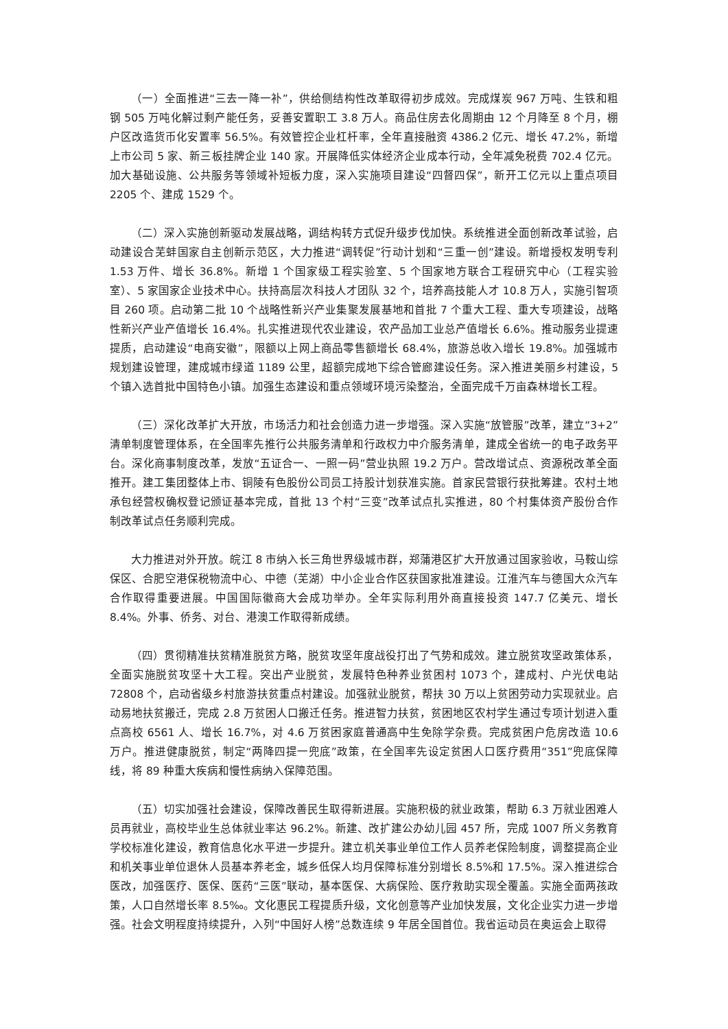（一）全面推进“三去一降一补”，供给侧结构性改革取得初步成效。完成煤炭 967 万吨、生铁和粗钢 505 万吨化解过剩产能任务，妥善安置职工 3.8 万人。商品住房去化周期由 12 个月降至 8 个月，棚户区改造货币化安置率 56.5%。有效管控企业杠杆率，全年直接融资 4386.2 亿元、增长 47.2%，新增上市公司 5 家、新三板挂牌企业 140 家。开展降低实体经济企业成本行动，全年减免税费 702.4 亿元。加大基础设施、公共服务等领域补短板力度，深入实施项目建设“四督四保”，新开工亿元以上重点项目 2205 个、建成 1529 个。
（二）深入实施创新驱动发展战略，调结构转方式促升级步伐加快。系统推进全面创新改革试验，启动建设合芜蚌国家自主创新示范区，大力推进“调转促”行动计划和“三重一创”建设。新增授权发明专利 1.53 万件、增长 36.8%。新增 1 个国家级工程实验室、5 个国家地方联合工程研究中心（工程实验室）、5 家国家企业技术中心。扶持高层次科技人才团队 32 个，培养高技能人才 10.8 万人，实施引智项目 260 项。启动第二批 10 个战略性新兴产业集聚发展基地和首批 7 个重大工程、重大专项建设，战略性新兴产业产值增长 16.4%。扎实推进现代农业建设，农产品加工业总产值增长 6.6%。推动服务业提速提质，启动建设“电商安徽”，限额以上网上商品零售额增长 68.4%，旅游总收入增长 19.8%。加强城市规划建设管理，建成城市绿道 1189 公里，超额完成地下综合管廊建设任务。深入推进美丽乡村建设，5 个镇入选首批中国特色小镇。加强生态建设和重点领域环境污染整治，全面完成千万亩森林增长工程。
（三）深化改革扩大开放，市场活力和社会创造力进一步增强。深入实施“放管服”改革，建立“3+2”清单制度管理体系，在全国率先推行公共服务清单和行政权力中介服务清单，建成全省统一的电子政务平台。深化商事制度改革，发放“五证合一、一照一码”营业执照 19.2 万户。营改增试点、资源税改革全面推开。建工集团整体上市、铜陵有色股份公司员工持股计划获准实施。首家民营银行获批筹建。农村土地承包经营权确权登记颁证基本完成，首批 13 个村“三变”改革试点扎实推进，80 个村集体资产股份合作制改革试点任务顺利完成。
大力推进对外开放。皖江 8 市纳入长三角世界级城市群，郑蒲港区扩大开放通过国家验收，马鞍山综保区、合肥空港保税物流中心、中德（芜湖）中小企业合作区获国家批准建设。江淮汽车与德国大众汽车合作取得重要进展。中国国际徽商大会成功举办。全年实际利用外商直接投资 147.7 亿美元、增长 8.4%。外事、侨务、对台、港澳工作取得新成绩。
（四）贯彻精准扶贫精准脱贫方略，脱贫攻坚年度战役打出了气势和成效。建立脱贫攻坚政策体系，全面实施脱贫攻坚十大工程。突出产业脱贫，发展特色种养业贫困村 1073 个，建成村、户光伏电站 72808 个，启动省级乡村旅游扶贫重点村建设。加强就业脱贫，帮扶 30 万以上贫困劳动力实现就业。启动易地扶贫搬迁，完成 2.8 万贫困人口搬迁任务。推进智力扶贫，贫困地区农村学生通过专项计划进入重点高校 6561 人、增长 16.7%，对 4.6 万贫困家庭普通高中生免除学杂费。完成贫困户危房改造 10.6 万户。推进健康脱贫，制定“两降四提一兜底”政策，在全国率先设定贫困人口医疗费用“351”兜底保障线，将 89 种重大疾病和慢性病纳入保障范围。
（五）切实加强社会建设，保障改善民生取得新进展。实施积极的就业政策，帮助 6.3 万就业困难人员再就业，高校毕业生总体就业率达 96.2%。新建、改扩建公办幼儿园 457 所，完成 1007 所义务教育学校标准化建设，教育信息化水平进一步提升。建立机关事业单位工作人员养老保险制度，调整提高企业和机关事业单位退休人员基本养老金，城乡低保人均月保障标准分别增长 8.5%和 17.5%。深入推进综合医改，加强医疗、医保、医药“三医”联动，基本医保、大病保险、医疗救助实现全覆盖。实施全面两孩政策，人口自然增长率 8.5‰。文化惠民工程提质升级，文化创意等产业加快发展，文化企业实力进一步增强。社会文明程度持续提升，入列“中国好人榜”总数连续 9 年居全国首位。我省运动员在奥运会上取得